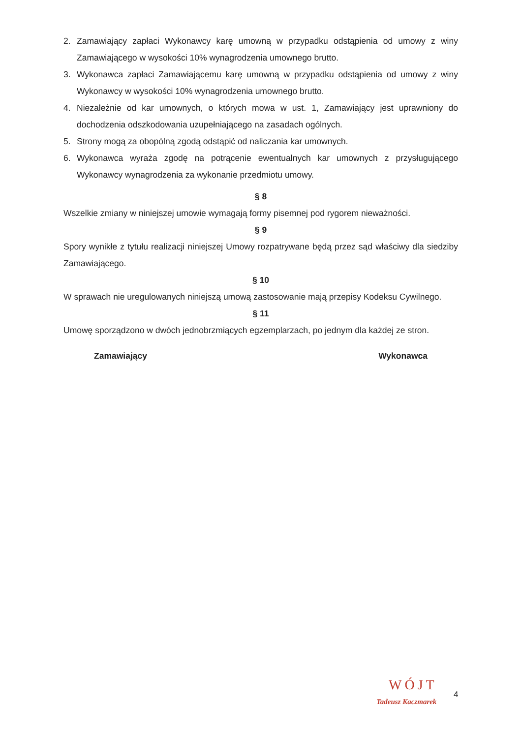2. Zamawiający zapłaci Wykonawcy karę umowną w przypadku odstąpienia od umowy z winy Zamawiającego w wysokości 10% wynagrodzenia umownego brutto.
3. Wykonawca zapłaci Zamawiającemu karę umowną w przypadku odstąpienia od umowy z winy Wykonawcy w wysokości 10% wynagrodzenia umownego brutto.
4. Niezależnie od kar umownych, o których mowa w ust. 1, Zamawiający jest uprawniony do dochodzenia odszkodowania uzupełniającego na zasadach ogólnych.
5. Strony mogą za obopólną zgodą odstąpić od naliczania kar umownych.
6. Wykonawca wyraża zgodę na potrącenie ewentualnych kar umownych z przysługującego Wykonawcy wynagrodzenia za wykonanie przedmiotu umowy.
§ 8
Wszelkie zmiany w niniejszej umowie wymagają formy pisemnej pod rygorem nieważności.
§ 9
Spory wynikłe z tytułu realizacji niniejszej Umowy rozpatrywane będą przez sąd właściwy dla siedziby Zamawiającego.
§ 10
W sprawach nie uregulowanych niniejszą umową zastosowanie mają przepisy Kodeksu Cywilnego.
§ 11
Umowę sporządzono w dwóch jednobrzmiących egzemplarzach, po jednym dla każdej ze stron.
Zamawiający Wykonawca
WÓJT
Tadeusz Kaczmarek
4